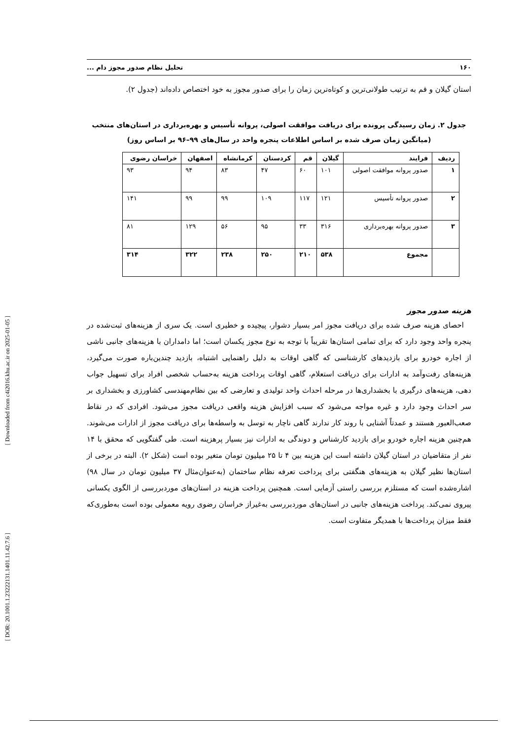[ Downloaded from c4i2016.khu.ac.ir on 2025-01-05 ]
[ DOR: 20.1001.1.23222131.1401.11.42.7.6 ]
۱۶۰ تحلیل نظام صدور مجوز دام ...
استان گیلان و قم به ترتیب طولانی‌ترین و کوتاه‌ترین زمان را برای صدور مجوز به خود اختصاص داده‌اند (جدول ۲).
جدول ۲. زمان رسیدگی پرونده برای دریافت موافقت اصولی، پروانه تأسیس و بهره‌برداری در استان‌های منتخب
(میانگین زمان صرف شده بر اساس اطلاعات پنجره واحد در سال‌های ۹۹–۹۶ بر اساس روز)
| ردیف | فرایند | گیلان | قم | کردستان | کرمانشاه | اصفهان | خراسان رضوی |
| --- | --- | --- | --- | --- | --- | --- | --- |
| ۱ | صدور پروانه موافقت اصولی | ۱۰۱ | ۶۰ | ۴۷ | ۸۳ | ۹۴ | ۹۳ |
| ۲ | صدور پروانه تأسیس | ۱۲۱ | ۱۱۷ | ۱۰۹ | ۹۹ | ۹۹ | ۱۴۱ |
| ۳ | صدور پروانه بهره‌برداری | ۳۱۶ | ۳۳ | ۹۵ | ۵۶ | ۱۲۹ | ۸۱ |
| | مجموع | ۵۳۸ | ۲۱۰ | ۲۵۰ | ۲۳۸ | ۳۲۲ | ۳۱۴ |
هزینه صدور مجوز
 احصای هزینه صرف شده برای دریافت مجوز امر بسیار دشوار، پیچیده و خطیری است. یک سری از هزینه‌های ثبت‌شده در پنجره واحد وجود دارد که برای تمامی استان‌ها تقریباً با توجه به نوع مجوز یکسان است؛ اما دامداران با هزینه‌های جانبی ناشی از اجاره خودرو برای بازدیدهای کارشناسی که گاهی اوقات به دلیل راهنمایی اشتباه، بازدید چندین‌باره صورت می‌گیرد، هزینه‌های رفت‌وآمد به ادارات برای دریافت استعلام، گاهی اوقات پرداخت هزینه به‌حساب شخصی افراد برای تسهیل جواب دهی، هزینه‌های درگیری با بخشداری‌ها در مرحله احداث واحد تولیدی و تعارضی که بین نظام‌مهندسی کشاورزی و بخشداری بر سر احداث وجود دارد و غیره مواجه می‌شود که سبب افزایش هزینه واقعی دریافت مجوز می‌شود. افرادی که در نقاط صعب‌العبور هستند و عمدتاً آشنایی با روند کار ندارند گاهی ناچار به توسل به واسطه‌ها برای دریافت مجوز از ادارات می‌شوند. هم‌چنین هزینه اجاره خودرو برای بازدید کارشناس و دوندگی به ادارات نیز بسیار پرهزینه است. طی گفتگویی که محقق با ۱۴ نفر از متقاضیان در استان گیلان داشته است این هزینه بین ۴ تا ۲۵ میلیون تومان متغیر بوده است (شکل ۲). البته در برخی از استان‌ها نظیر گیلان به هزینه‌های هنگفتی برای پرداخت تعرفه نظام ساختمان (به‌عنوان‌مثال ۳۷ میلیون تومان در سال ۹۸) اشاره‌شده است که مستلزم بررسی راستی آزمایی است. همچنین پرداخت هزینه در استان‌های موردبررسی از الگوی یکسانی پیروی نمی‌کند. پرداخت هزینه‌های جانبی در استان‌های موردبررسی به‌غیراز خراسان رضوی رویه معمولی بوده است به‌طوری‌که فقط میزان پرداخت‌ها با همدیگر متفاوت است.